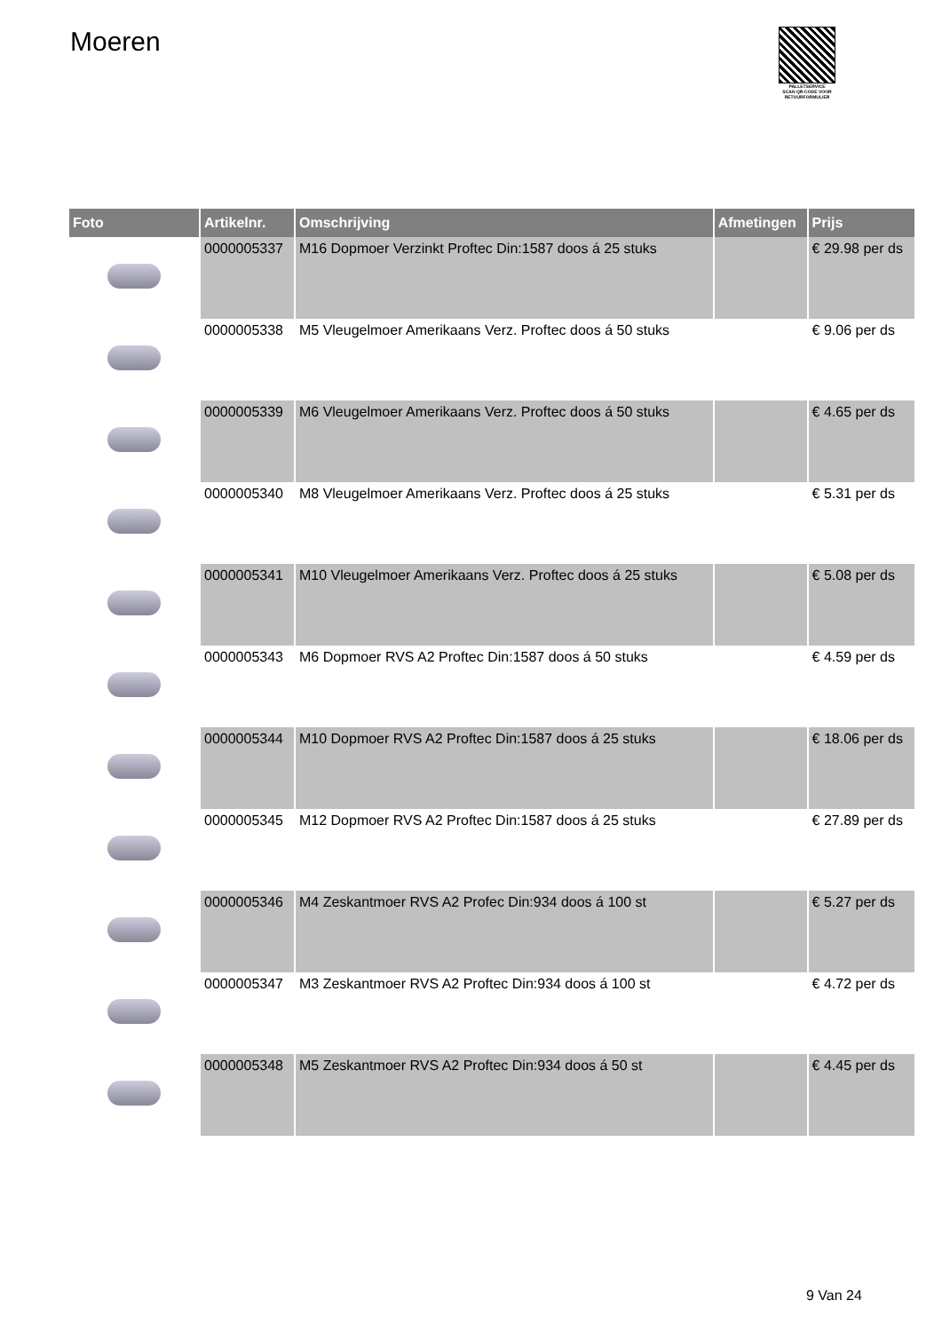Moeren
PALLETSERVICE
SCAN QR-CODE VOOR RETOURFORMULIER
| Foto | Artikelnr. | Omschrijving | Afmetingen | Prijs |
| --- | --- | --- | --- | --- |
| | 0000005337 | M16 Dopmoer Verzinkt Proftec Din:1587 doos á 25 stuks | | € 29.98 per ds |
| | 0000005338 | M5 Vleugelmoer Amerikaans Verz. Proftec doos á 50 stuks | | € 9.06 per ds |
| | 0000005339 | M6 Vleugelmoer Amerikaans Verz. Proftec doos á 50 stuks | | € 4.65 per ds |
| | 0000005340 | M8 Vleugelmoer Amerikaans Verz. Proftec doos á 25 stuks | | € 5.31 per ds |
| | 0000005341 | M10 Vleugelmoer Amerikaans Verz. Proftec doos á 25 stuks | | € 5.08 per ds |
| | 0000005343 | M6 Dopmoer RVS A2 Proftec Din:1587 doos á 50 stuks | | € 4.59 per ds |
| | 0000005344 | M10 Dopmoer RVS A2 Proftec Din:1587 doos á 25 stuks | | € 18.06 per ds |
| | 0000005345 | M12 Dopmoer RVS A2 Proftec Din:1587 doos á 25 stuks | | € 27.89 per ds |
| | 0000005346 | M4 Zeskantmoer RVS A2 Profec Din:934 doos á 100 st | | € 5.27 per ds |
| | 0000005347 | M3 Zeskantmoer RVS A2 Proftec Din:934 doos á 100 st | | € 4.72 per ds |
| | 0000005348 | M5 Zeskantmoer RVS A2 Proftec Din:934 doos á 50 st | | € 4.45 per ds |
9 Van 24